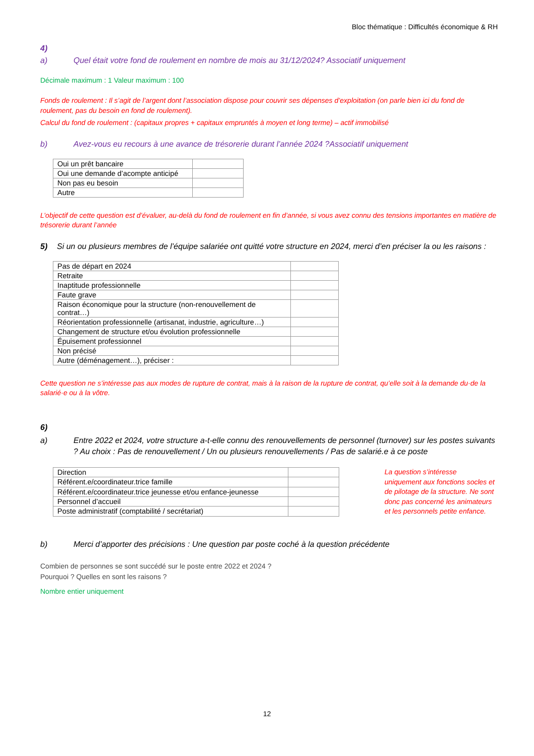Bloc thématique : Difficultés économique & RH
4)
a) Quel était votre fond de roulement en nombre de mois au 31/12/2024? Associatif uniquement
Décimale maximum : 1 Valeur maximum : 100
Fonds de roulement : Il s’agit de l’argent dont l’association dispose pour couvrir ses dépenses d’exploitation (on parle bien ici du fond de roulement, pas du besoin en fond de roulement).
Calcul du fond de roulement : (capitaux propres + capitaux empruntés à moyen et long terme) – actif immobilisé
b) Avez-vous eu recours à une avance de trésorerie durant l’année 2024 ?Associatif uniquement
| Oui un prêt bancaire | |
| Oui une demande d’acompte anticipé | |
| Non pas eu besoin | |
| Autre | |
L’objectif de cette question est d’évaluer, au-delà du fond de roulement en fin d’année, si vous avez connu des tensions importantes en matière de trésorerie durant l’année
5) Si un ou plusieurs membres de l’équipe salariée ont quitté votre structure en 2024, merci d’en préciser la ou les raisons :
| Pas de départ en 2024 | |
| Retraite | |
| Inaptitude professionnelle | |
| Faute grave | |
| Raison économique pour la structure (non-renouvellement de contrat…) | |
| Réorientation professionnelle (artisanat, industrie, agriculture…) | |
| Changement de structure et/ou évolution professionnelle | |
| Épuisement professionnel | |
| Non précisé | |
| Autre (déménagement…), préciser : | |
Cette question ne s’intéresse pas aux modes de rupture de contrat, mais à la raison de la rupture de contrat, qu’elle soit à la demande du·de la salarié·e ou à la vôtre.
6)
a) Entre 2022 et 2024, votre structure a-t-elle connu des renouvellements de personnel (turnover) sur les postes suivants ? Au choix : Pas de renouvellement / Un ou plusieurs renouvellements / Pas de salarié.e à ce poste
| Direction | |
| Référent.e/coordinateur.trice famille | |
| Référent.e/coordinateur.trice jeunesse et/ou enfance-jeunesse | |
| Personnel d’accueil | |
| Poste administratif (comptabilité / secrétariat) | |
La question s’intéresse uniquement aux fonctions socles et de pilotage de la structure. Ne sont donc pas concerné les animateurs et les personnels petite enfance.
b) Merci d’apporter des précisions : Une question par poste coché à la question précédente
Combien de personnes se sont succédé sur le poste entre 2022 et 2024 ?
Pourquoi ? Quelles en sont les raisons ?
Nombre entier uniquement
12